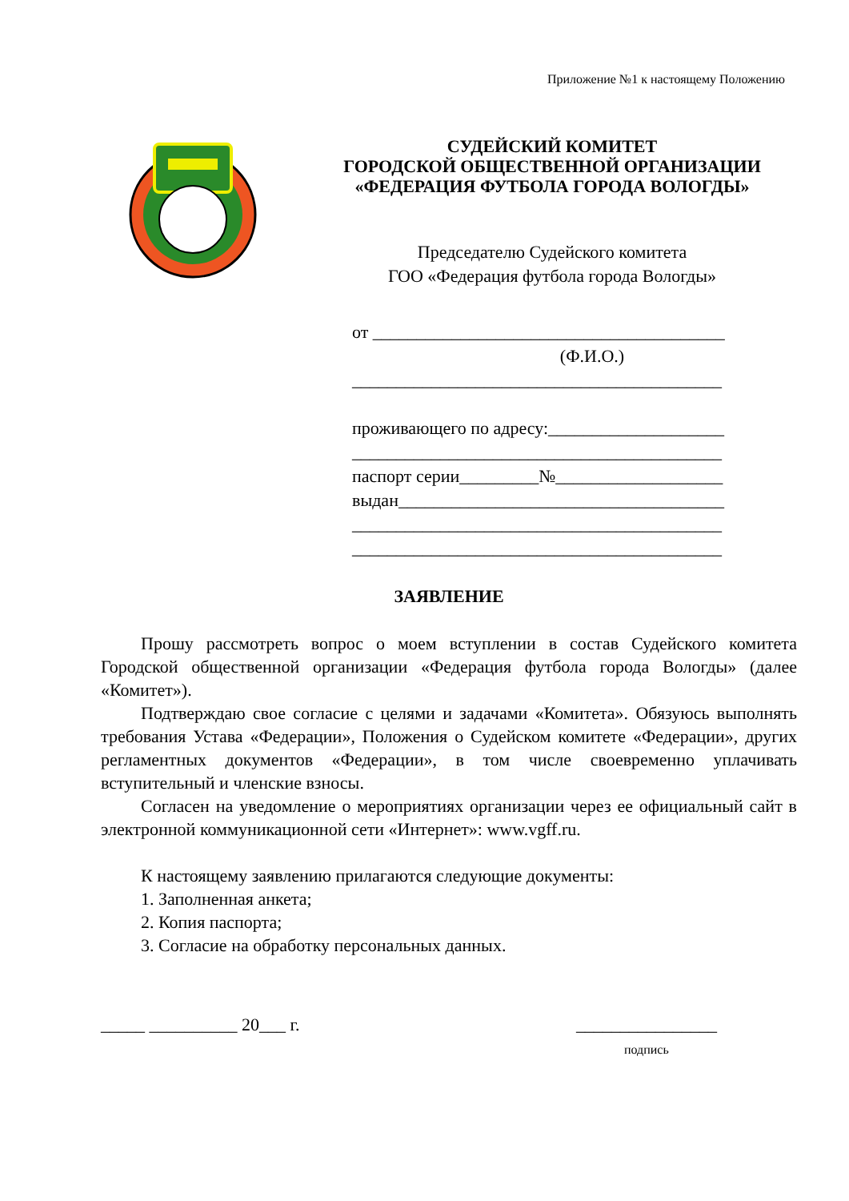Приложение №1 к настоящему Положению
СУДЕЙСКИЙ КОМИТЕТ
ГОРОДСКОЙ ОБЩЕСТВЕННОЙ ОРГАНИЗАЦИИ
«ФЕДЕРАЦИЯ ФУТБОЛА ГОРОДА ВОЛОГДЫ»
Председателю Судейского комитета
ГОО «Федерация футбола города Вологды»
от ________________________________________
(Ф.И.О.)
__________________________________________
проживающего по адресу:____________________
__________________________________________
паспорт серии_________№___________________
выдан_____________________________________
__________________________________________
__________________________________________
ЗАЯВЛЕНИЕ
Прошу рассмотреть вопрос о моем вступлении в состав Судейского комитета Городской общественной организации «Федерация футбола города Вологды» (далее «Комитет»).
Подтверждаю свое согласие с целями и задачами «Комитета». Обязуюсь выполнять требования Устава «Федерации», Положения о Судейском комитете «Федерации», других регламентных документов «Федерации», в том числе своевременно уплачивать вступительный и членские взносы.
Согласен на уведомление о мероприятиях организации через ее официальный сайт в электронной коммуникационной сети «Интернет»: www.vgff.ru.
К настоящему заявлению прилагаются следующие документы:
1. Заполненная анкета;
2. Копия паспорта;
3. Согласие на обработку персональных данных.
_____ __________ 20___ г. ________________
подпись